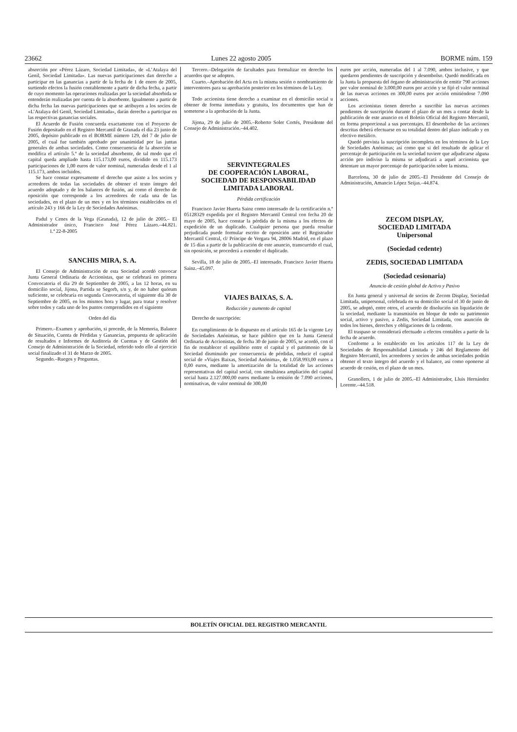23662 Lunes 22 agosto 2005 BORME núm. 159
absorción por «Pérez Lázaro, Sociedad Limitada», de «L’Atalaya del Genil, Sociedad Limitada». Las nuevas participaciones dan derecho a participar en las ganancias a partir de la fecha de 1 de enero de 2005, surtiendo efectos la fusión contablemente a partir de dicha fecha, a partir de cuyo momento las operaciones realizadas por la sociedad absorbida se entenderán realizadas por cuenta de la absorbente. Igualmente a partir de dicha fecha las nuevas participaciones que se atribuyen a los socios de «L’Atalaya del Genil, Sociedad Limitada», darán derecho a participar en las respectivas ganancias sociales.
El Acuerdo de Fusión concuerda exactamente con el Proyecto de Fusión depositado en el Registro Mercantil de Granada el día 23 junio de 2005, depósito publicado en el BORME número 129, del 7 de julio de 2005, el cual fue también aprobado por unanimidad por las juntas generales de ambas sociedades. Como consecuencia de la absorción se modifica el artículo 5.º de la sociedad absorbente, de tal modo que el capital queda ampliado hasta 115.173,00 euros, dividido en 115.173 participaciones de 1,00 euros de valor nominal, numeradas desde el 1 al 115.173, ambos incluidos.
Se hace constar expresamente el derecho que asiste a los socios y acreedores de todas las sociedades de obtener el texto íntegro del acuerdo adoptado y de los balances de fusión, así como el derecho de oposición que corresponde a los acreedores de cada una de las sociedades, en el plazo de un mes y en los términos establecidos en el artículo 243 y 166 de la Ley de Sociedades Anónimas.
Padul y Cenes de la Vega (Granada), 12 de julio de 2005.– El Administrador único, Francisco José Pérez Lázaro.–44.821. 1.ª 22-8-2005
SANCHIS MIRA, S. A.
El Consejo de Administración de esta Sociedad acordó convocar Junta General Ordinaria de Accionistas, que se celebrará en primera Convocatoria el día 29 de Septiembre de 2005, a las 12 horas, en su domicilio social, Jijona, Partida se Segorb, s/n y, de no haber quórum suficiente, se celebraría en segunda Convocatoria, el siguiente día 30 de Septiembre de 2005, en los mismos hora y lugar, para tratar y resolver sobre todos y cada uno de los puntos comprendidos en el siguiente
Orden del día
Primero.–Examen y aprobación, si procede, de la Memoria, Balance de Situación, Cuenta de Pérdidas y Ganancias, propuesta de aplicación de resultados e Informes de Auditoría de Cuentas y de Gestión del Consejo de Administración de la Sociedad, referido todo ello al ejercicio social finalizado el 31 de Marzo de 2005.
Segundo.–Ruegos y Preguntas.
Tercero.–Delegación de facultades para formalizar en derecho los acuerdos que se adopten.
Cuarto.–Aprobación del Acta en la misma sesión o nombramiento de interventores para su aprobación posterior en los términos de la Ley.
Todo accionista tiene derecho a examinar en el domicilio social u obtener de forma inmediata y gratuita, los documentos que han de someterse a la aprobación de la Junta.
Jijona, 29 de julio de 2005.–Roberto Soler Cortés, Presidente del Consejo de Administración.–44.402.
SERVINTEGRALES
DE COOPERACIÓN LABORAL,
SOCIEDAD DE RESPONSABILIDAD
LIMITADA LABORAL
Pérdida certificación
Francisco Javier Huerta Sainz como interesado de la certificación n.º 05128329 expedida por el Registro Mercantil Central con fecha 20 de mayo de 2005, hace constar la pérdida de la misma a los efectos de expedición de un duplicado. Cualquier persona que pueda resultar perjudicada puede formular escrito de oposición ante el Registrador Mercantil Central, cl/ Príncipe de Vergara 94, 28006 Madrid, en el plazo de 15 días a partir de la publicación de este anuncio, transcurrido el cual, sin oposición, se procederá a extender el duplicado.
Sevilla, 18 de julio de 2005.–El interesado. Francisco Javier Huerta Sainz.–45.097.
VIAJES BAIXAS, S. A.
Reducción y aumento de capital
Derecho de suscripción:
En cumplimiento de lo dispuesto en el artículo 165 de la vigente Ley de Sociedades Anónimas, se hace público que en la Junta General Ordinaria de Accionistas, de fecha 30 de junio de 2005, se acordó, con el fin de restablecer el equilibrio entre el capital y el patrimonio de la Sociedad disminuido por consecuencia de pérdidas, reducir el capital social de «Viajes Baixas, Sociedad Anónima», de 1.058.993,00 euros a 0,00 euros, mediante la amortización de la totalidad de las acciones representativas del capital social, con simultánea ampliación del capital social hasta 2.127.000,00 euros mediante la emisión de 7.090 acciones, nominativas, de valor nominal de 300,00
euros por acción, numeradas del 1 al 7.090, ambos inclusive, y que quedaron pendientes de suscripción y desembolso. Quedó modificada en la Junta la propuesta del órgano de administración de emitir 790 acciones por valor nominal de 3.000,00 euros por acción y se fijó el valor nominal de las nuevas acciones en 300,00 euros por acción emitiéndose 7.090 acciones.
Los accionistas tienen derecho a suscribir las nuevas acciones pendientes de suscripción durante el plazo de un mes a contar desde la publicación de este anuncio en el Boletín Oficial del Registro Mercantil, en forma proporcional a sus porcentajes. El desembolso de las acciones descritas deberá efectuarse en su totalidad dentro del plazo indicado y en efectivo metálico.
Quedó prevista la suscripción incompleta en los términos de la Ley de Sociedades Anónimas; así como que si del resultado de aplicar el porcentaje de participación en la sociedad tuviere que adjudicarse alguna acción pro indiviso la misma se adjudicará a aquel accionista que detentare un mayor porcentaje de participación sobre la misma.
Barcelona, 30 de julio de 2005.–El Presidente del Consejo de Administración, Amancio López Seijas.–44.874.
ZECOM DISPLAY,
SOCIEDAD LIMITADA
Unipersonal
(Sociedad cedente)
ZEDIS, SOCIEDAD LIMITADA
(Sociedad cesionaria)
Anuncio de cesión global de Activo y Pasivo
En Junta general y universal de socios de Zecom Display, Sociedad Limitada, unipersonal, celebrada en su domicilio social el 30 de junio de 2005, se adoptó, entre otros, el acuerdo de disolución sin liquidación de la sociedad, mediante la transmisión en bloque de todo su patrimonio social, activo y pasivo, a Zedis, Sociedad Limitada, con asunción de todos los bienes, derechos y obligaciones de la cedente.
El traspaso se considerará efectuado a efectos contables a partir de la fecha de acuerdo.
Conforme a lo establecido en los artículos 117 de la Ley de Sociedades de Responsabilidad Limitada y 246 del Reglamento del Registro Mercantil, los acreedores y socios de ambas sociedades podrán obtener el texto íntegro del acuerdo y el balance, así como oponerse al acuerdo de cesión, en el plazo de un mes.
Granollers, 1 de julio de 2005.–El Administrador, Lluis Hernández Lorente.–44.518.
BOLETÍN OFICIAL DEL REGISTRO MERCANTIL